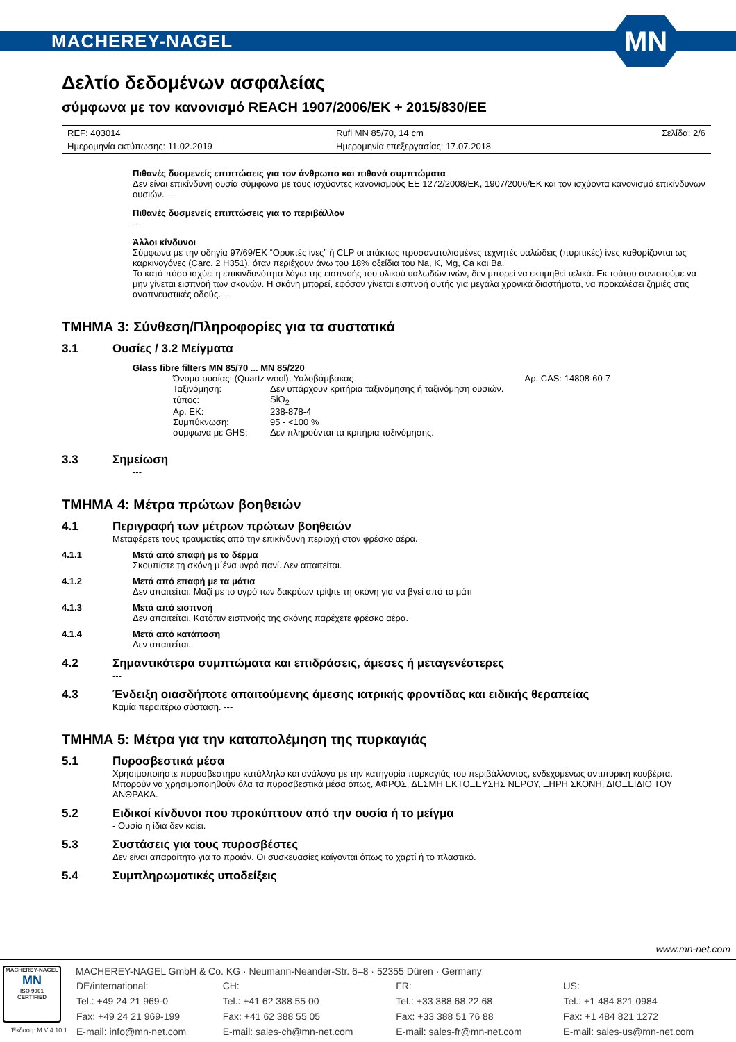MACHEREY-NAGEL
MN
Δελτίο δεδομένων ασφαλείας
σύμφωνα με τον κανονισμό REACH 1907/2006/ΕΚ + 2015/830/ΕΕ
| REF: 403014 | Rufi MN 85/70, 14 cm | Σελίδα: 2/6 |
| Ημερομηνία εκτύπωσης: 11.02.2019 | Ημερομηνία επεξεργασίας: 17.07.2018 | |
Πιθανές δυσμενείς επιπτώσεις για τον άνθρωπο και πιθανά συμπτώματα
Δεν είναι επικίνδυνη ουσία σύμφωνα με τους ισχύοντες κανονισμούς ΕΕ 1272/2008/ΕΚ, 1907/2006/ΕΚ και τον ισχύοντα κανονισμό επικίνδυνων ουσιών. ---
Πιθανές δυσμενείς επιπτώσεις για το περιβάλλον
---
Άλλοι κίνδυνοι
Σύμφωνα με την οδηγία 97/69/ΕΚ “Ορυκτές ίνες” ή CLP οι ατάκτως προσανατολισμένες τεχνητές υαλώδεις (πυριτικές) ίνες καθορίζονται ως καρκινογόνες (Carc. 2 H351), όταν περιέχουν άνω του 18% οξείδια του Na, K, Mg, Ca και Ba.
Το κατά πόσο ισχύει η επικινδυνότητα λόγω της εισπνοής του υλικού υαλωδών ινών, δεν μπορεί να εκτιμηθεί τελικά. Εκ τούτου συνιστούμε να μην γίνεται εισπνοή των σκονών. Η σκόνη μπορεί, εφόσον γίνεται εισπνοή αυτής για μεγάλα χρονικά διαστήματα, να προκαλέσει ζημιές στις αναπνευστικές οδούς.---
ΤΜΗΜΑ 3: Σύνθεση/Πληροφορίες για τα συστατικά
3.1 Ουσίες / 3.2 Μείγματα
Glass fibre filters MN 85/70 ... MN 85/220
| Όνομα ουσίας: (Quartz wool), Υαλοβάμβακας | | Αρ. CAS: 14808-60-7 |
| Ταξινόμηση: | Δεν υπάρχουν κριτήρια ταξινόμησης ή ταξινόμηση ουσιών. | |
| τύπος: | SiO<sub>2</sub> | |
| Αρ. ΕΚ: | 238-878-4 | |
| Συμπύκνωση: | 95 - <100 % | |
| σύμφωνα με GHS: | Δεν πληρούνται τα κριτήρια ταξινόμησης. | |
3.3 Σημείωση
---
ΤΜΗΜΑ 4: Μέτρα πρώτων βοηθειών
4.1 Περιγραφή των μέτρων πρώτων βοηθειών
Μεταφέρετε τους τραυματίες από την επικίνδυνη περιοχή στον φρέσκο αέρα.
4.1.1 Μετά από επαφή με το δέρμα
Σκουπίστε τη σκόνη μ΄ένα υγρό πανί. Δεν απαιτείται.
4.1.2 Μετά από επαφή με τα μάτια
Δεν απαιτείται. Μαζί με το υγρό των δακρύων τρίψτε τη σκόνη για να βγεί από το μάτι
4.1.3 Μετά από εισπνοή
Δεν απαιτείται. Κατόπιν εισπνοής της σκόνης παρέχετε φρέσκο αέρα.
4.1.4 Μετά από κατάποση
Δεν απαιτείται.
4.2 Σημαντικότερα συμπτώματα και επιδράσεις, άμεσες ή μεταγενέστερες
---
4.3 Ένδειξη οιασδήποτε απαιτούμενης άμεσης ιατρικής φροντίδας και ειδικής θεραπείας
Καμία περαιτέρω σύσταση. ---
ΤΜΗΜΑ 5: Μέτρα για την καταπολέμηση της πυρκαγιάς
5.1 Πυροσβεστικά μέσα
Χρησιμοποιήστε πυροσβεστήρα κατάλληλο και ανάλογα με την κατηγορία πυρκαγιάς του περιβάλλοντος, ενδεχομένως αντιπυρική κουβέρτα. Μπορούν να χρησιμοποιηθούν όλα τα πυροσβεστικά μέσα όπως, ΑΦΡΟΣ, ΔΕΣΜΗ ΕΚΤΟΞΕΥΣΗΣ ΝΕΡΟΥ, ΞΗΡΗ ΣΚΟΝΗ, ΔΙΟΞΕΙΔΙΟ ΤΟΥ ΑΝΘΡΑΚΑ.
5.2 Ειδικοί κίνδυνοι που προκύπτουν από την ουσία ή το μείγμα
- Ουσία η ίδια δεν καίει.
5.3 Συστάσεις για τους πυροσβέστες
Δεν είναι απαραίτητο για το προϊόν. Οι συσκευασίες καίγονται όπως το χαρτί ή το πλαστικό.
5.4 Συμπληρωματικές υποδείξεις
www.mn-net.com
MACHEREY-NAGEL
MN
ISO 9001
CERTIFIED
Έκδοση: M V 4.10.1
MACHEREY-NAGEL GmbH & Co. KG · Neumann-Neander-Str. 6–8 · 52355 Düren · Germany
| DE/international: | CH: | FR: | US: |
| Tel.: +49 24 21 969-0 | Tel.: +41 62 388 55 00 | Tel.: +33 388 68 22 68 | Tel.: +1 484 821 0984 |
| Fax: +49 24 21 969-199 | Fax: +41 62 388 55 05 | Fax: +33 388 51 76 88 | Fax: +1 484 821 1272 |
| E-mail: info@mn-net.com | E-mail: sales-ch@mn-net.com | E-mail: sales-fr@mn-net.com | E-mail: sales-us@mn-net.com |